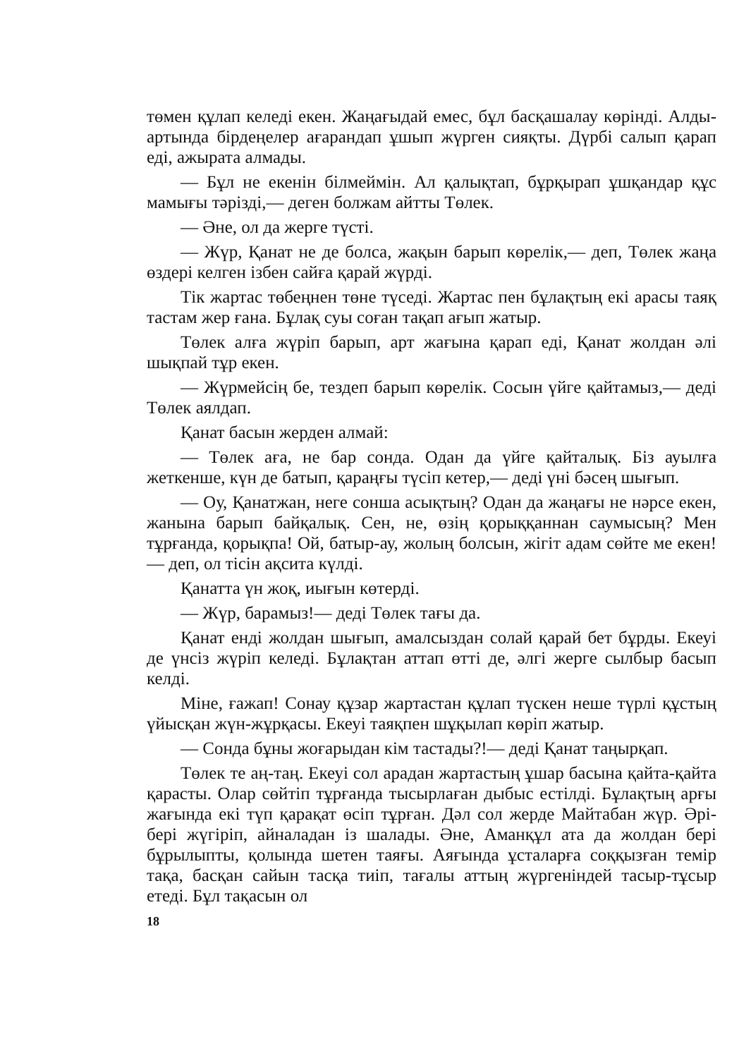төмен құлап келеді екен. Жаңағыдай емес, бұл басқашалау көрінді. Алды-артында бірдеңелер ағарандап ұшып жүрген сияқты. Дүрбі салып қарап еді, ажырата алмады.
— Бұл не екенін білмеймін. Ал қалықтап, бұрқырап ұшқандар құс мамығы тәрізді,— деген болжам айтты Төлек.
— Әне, ол да жерге түсті.
— Жүр, Қанат не де болса, жақын барып көрелік,— деп, Төлек жаңа өздері келген ізбен сайға қарай жүрді.
Тік жартас төбеңнен төне түседі. Жартас пен бұлақтың екі арасы таяқ тастам жер ғана. Бұлақ суы соған тақап ағып жатыр.
Төлек алға жүріп барып, арт жағына қарап еді, Қанат жолдан әлі шықпай тұр екен.
— Жүрмейсің бе, тездеп барып көрелік. Сосын үйге қайтамыз,— деді Төлек аялдап.
Қанат басын жерден алмай:
— Төлек аға, не бар сонда. Одан да үйге қайталық. Біз ауылға жеткенше, күн де батып, қараңғы түсіп кетер,— деді үні бәсең шығып.
— Оу, Қанатжан, неге сонша асықтың? Одан да жаңағы не нәрсе екен, жанына барып байқалық. Сен, не, өзің қорыққаннан саумысың? Мен тұрғанда, қорықпа! Ой, батыр-ау, жолың болсын, жігіт адам сөйте ме екен!— деп, ол тісін ақсита күлді.
Қанатта үн жоқ, иығын көтерді.
— Жүр, барамыз!— деді Төлек тағы да.
Қанат енді жолдан шығып, амалсыздан солай қарай бет бұрды. Екеуі де үнсіз жүріп келеді. Бұлақтан аттап өтті де, әлгі жерге сылбыр басып келді.
Міне, ғажап! Сонау құзар жартастан құлап түскен неше түрлі құстың үйысқан жүн-жұрқасы. Екеуі таяқпен шұқылап көріп жатыр.
— Сонда бұны жоғарыдан кім тастады?!— деді Қанат таңырқап.
Төлек те аң-таң. Екеуі сол арадан жартастың ұшар басына қайта-қайта қарасты. Олар сөйтіп тұрғанда тысырлаған дыбыс естілді. Бұлақтың арғы жағында екі түп қарақат өсіп тұрған. Дәл сол жерде Майтабан жүр. Әрі-бері жүгіріп, айналадан із шалады. Әне, Аманқұл ата да жолдан бері бұрылыпты, қолында шетен таяғы. Аяғында ұсталарға соққызған темір тақа, басқан сайын тасқа тиіп, тағалы аттың жүргеніндей тасыр-тұсыр етеді. Бұл тақасын ол
18